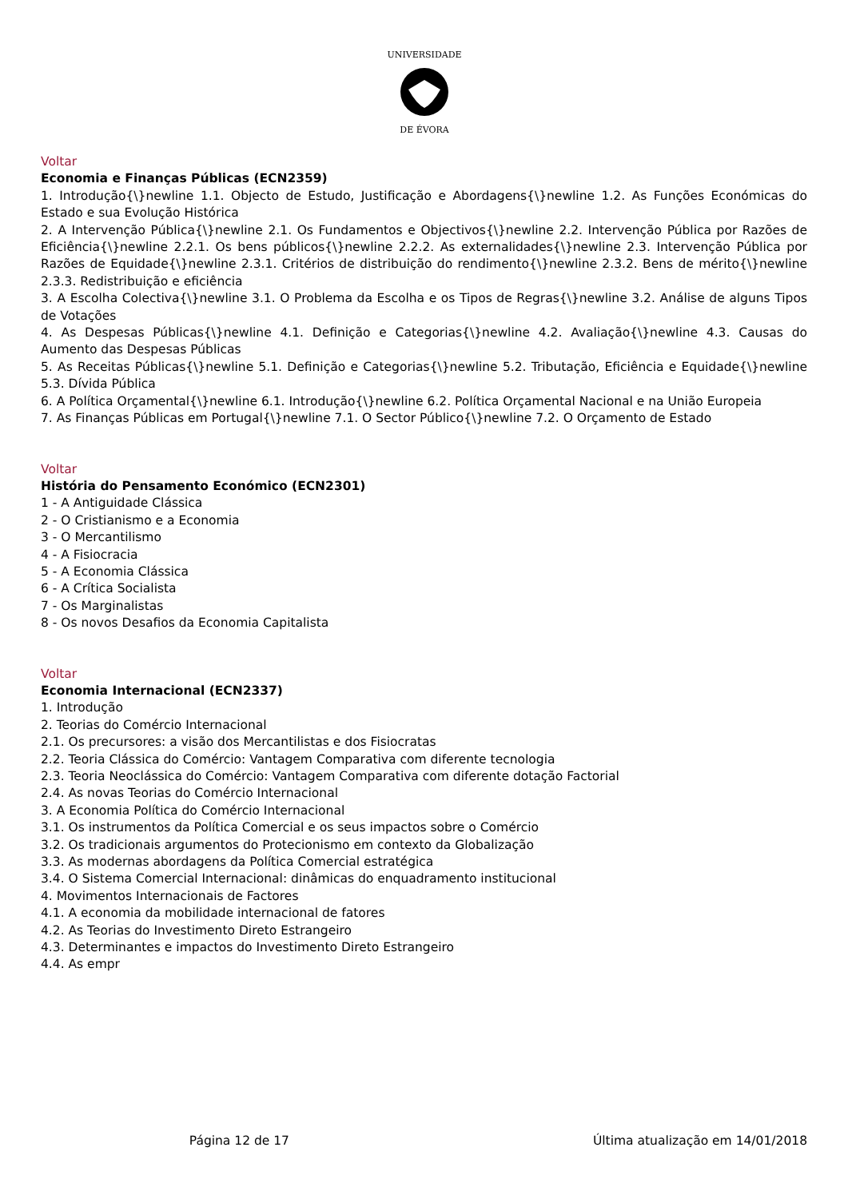UNIVERSIDADE
DE ÉVORA
Voltar
Economia e Finanças Públicas (ECN2359)
1. Introdução{\}newline 1.1. Objecto de Estudo, Justificação e Abordagens{\}newline 1.2. As Funções Económicas do Estado e sua Evolução Histórica
2. A Intervenção Pública{\}newline 2.1. Os Fundamentos e Objectivos{\}newline 2.2. Intervenção Pública por Razões de Eficiência{\}newline 2.2.1. Os bens públicos{\}newline 2.2.2. As externalidades{\}newline 2.3. Intervenção Pública por Razões de Equidade{\}newline 2.3.1. Critérios de distribuição do rendimento{\}newline 2.3.2. Bens de mérito{\}newline 2.3.3. Redistribuição e eficiência
3. A Escolha Colectiva{\}newline 3.1. O Problema da Escolha e os Tipos de Regras{\}newline 3.2. Análise de alguns Tipos de Votações
4. As Despesas Públicas{\}newline 4.1. Definição e Categorias{\}newline 4.2. Avaliação{\}newline 4.3. Causas do Aumento das Despesas Públicas
5. As Receitas Públicas{\}newline 5.1. Definição e Categorias{\}newline 5.2. Tributação, Eficiência e Equidade{\}newline 5.3. Dívida Pública
6. A Política Orçamental{\}newline 6.1. Introdução{\}newline 6.2. Política Orçamental Nacional e na União Europeia
7. As Finanças Públicas em Portugal{\}newline 7.1. O Sector Público{\}newline 7.2. O Orçamento de Estado
Voltar
História do Pensamento Económico (ECN2301)
1 - A Antiguidade Clássica
2 - O Cristianismo e a Economia
3 - O Mercantilismo
4 - A Fisiocracia
5 - A Economia Clássica
6 - A Crítica Socialista
7 - Os Marginalistas
8 - Os novos Desafios da Economia Capitalista
Voltar
Economia Internacional (ECN2337)
1. Introdução
2. Teorias do Comércio Internacional
2.1. Os precursores: a visão dos Mercantilistas e dos Fisiocratas
2.2. Teoria Clássica do Comércio: Vantagem Comparativa com diferente tecnologia
2.3. Teoria Neoclássica do Comércio: Vantagem Comparativa com diferente dotação Factorial
2.4. As novas Teorias do Comércio Internacional
3. A Economia Política do Comércio Internacional
3.1. Os instrumentos da Política Comercial e os seus impactos sobre o Comércio
3.2. Os tradicionais argumentos do Protecionismo em contexto da Globalização
3.3. As modernas abordagens da Política Comercial estratégica
3.4. O Sistema Comercial Internacional: dinâmicas do enquadramento institucional
4. Movimentos Internacionais de Factores
4.1. A economia da mobilidade internacional de fatores
4.2. As Teorias do Investimento Direto Estrangeiro
4.3. Determinantes e impactos do Investimento Direto Estrangeiro
4.4. As empr
Página 12 de 17 Última atualização em 14/01/2018